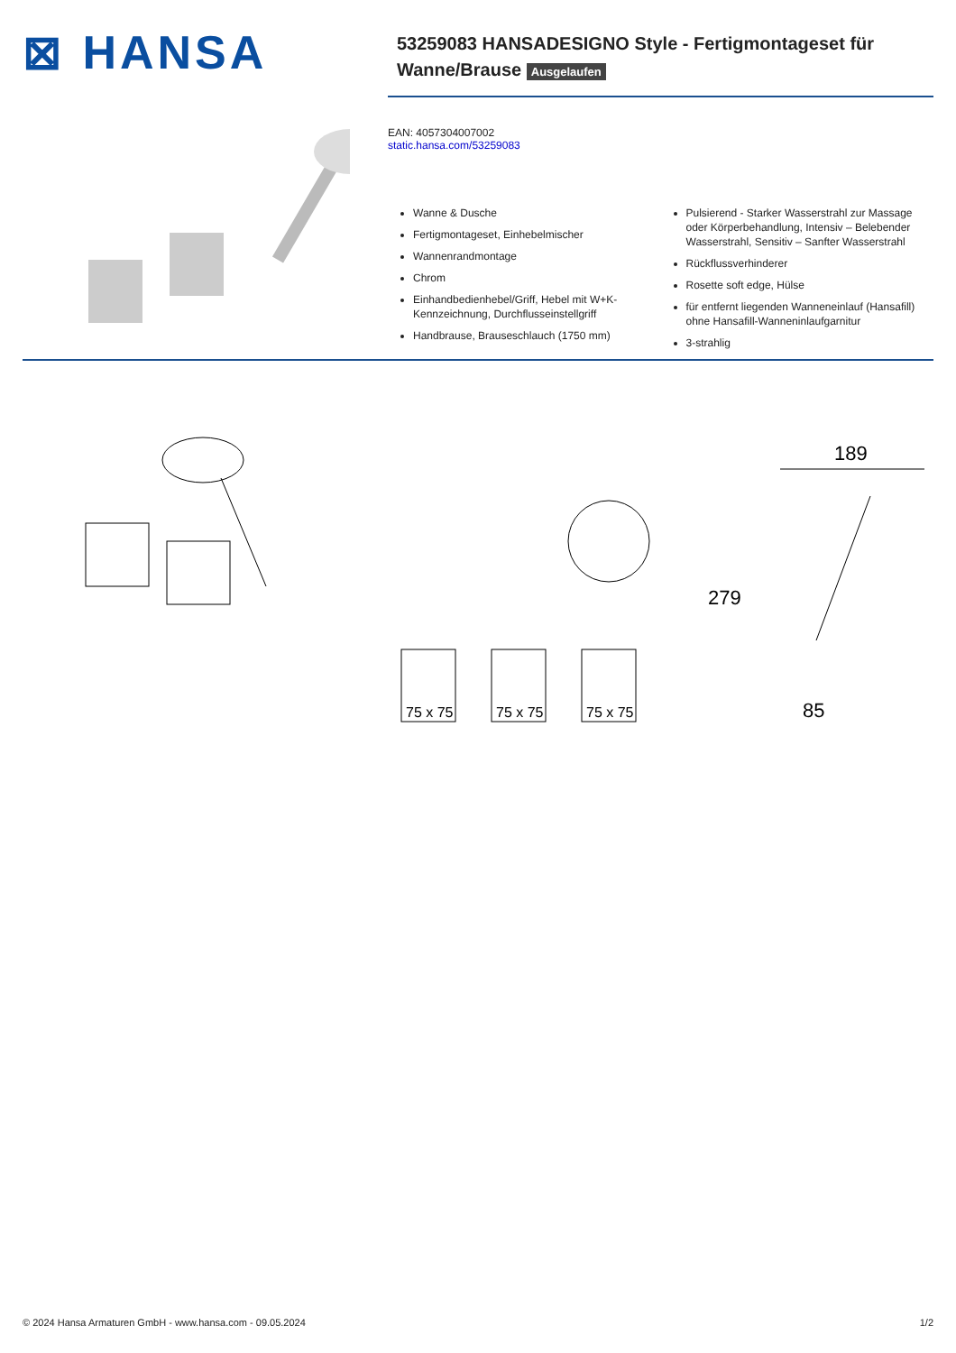⊠ HANSA
53259083 HANSADESIGNO Style - Fertigmontageset für
Wanne/Brause Ausgelaufen
EAN: 4057304007002
static.hansa.com/53259083
Wanne & Dusche
Fertigmontageset, Einhebelmischer
Wannenrandmontage
Chrom
Einhandbedienhebel/Griff, Hebel mit W+K-Kennzeichnung, Durchflusseinstellgriff
Handbrause, Brauseschlauch (1750 mm)
Pulsierend - Starker Wasserstrahl zur Massage oder Körperbehandlung, Intensiv – Belebender Wasserstrahl, Sensitiv – Sanfter Wasserstrahl
Rückflussverhinderer
Rosette soft edge, Hülse
für entfernt liegenden Wanneneinlauf (Hansafill) ohne Hansafill-Wanneninlaufgarnitur
3-strahlig
75 x 75
75 x 75
75 x 75
279
189
85
© 2024 Hansa Armaturen GmbH - www.hansa.com - 09.05.2024 1/2